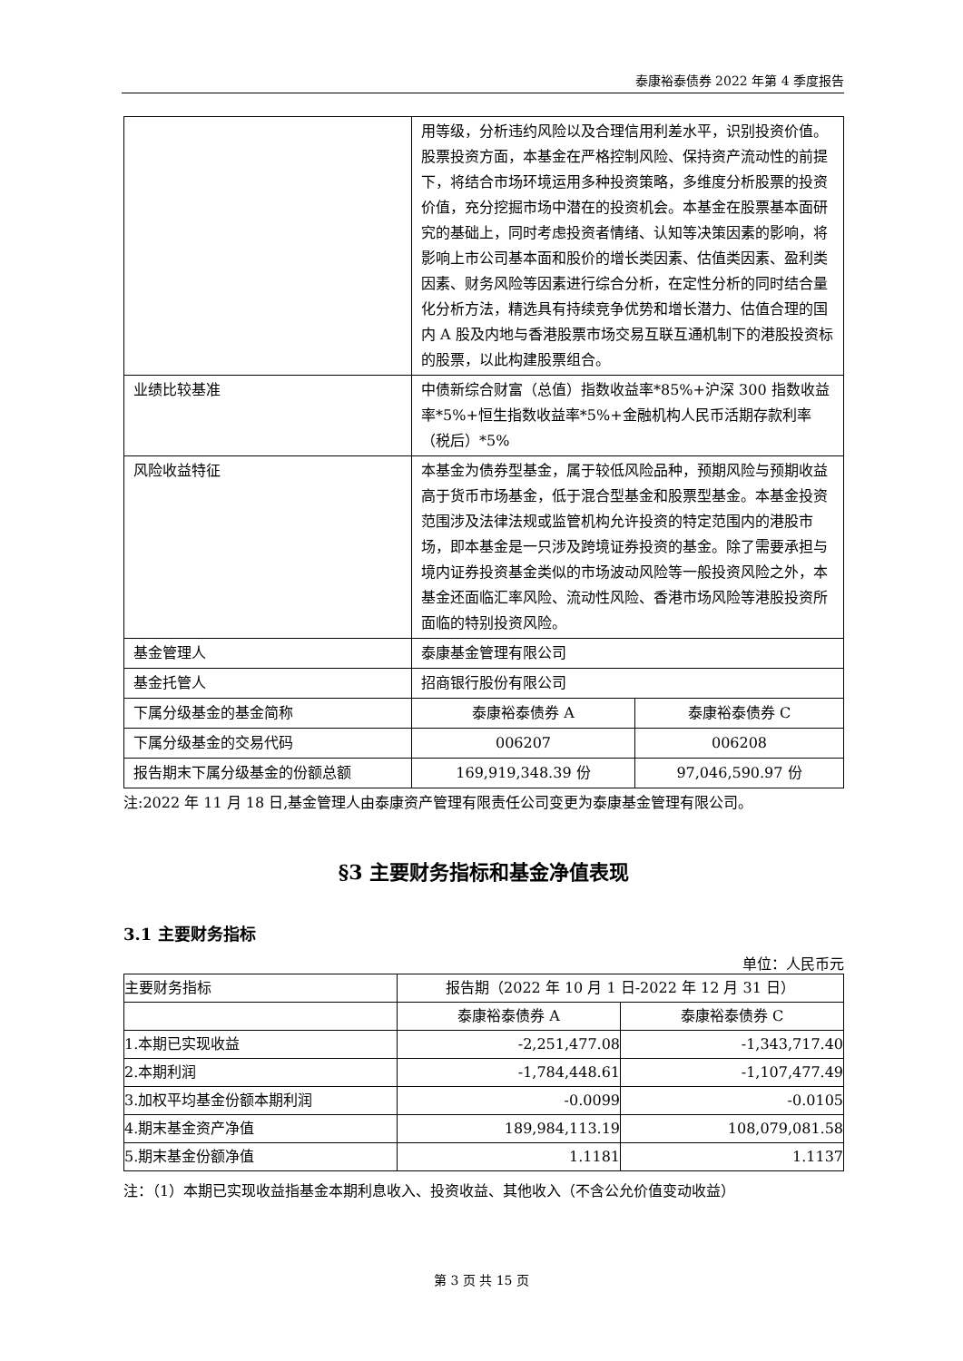泰康裕泰债券 2022 年第 4 季度报告
| | 用等级，分析违约风险以及合理信用利差水平，识别投资价值。 股票投资方面，本基金在严格控制风险、保持资产流动性的前提下，将结合市场环境运用多种投资策略，多维度分析股票的投资价值，充分挖掘市场中潜在的投资机会。本基金在股票基本面研究的基础上，同时考虑投资者情绪、认知等决策因素的影响，将影响上市公司基本面和股价的增长类因素、估值类因素、盈利类因素、财务风险等因素进行综合分析，在定性分析的同时结合量化分析方法，精选具有持续竞争优势和增长潜力、估值合理的国内 A 股及内地与香港股票市场交易互联互通机制下的港股投资标的股票，以此构建股票组合。 | |
| 业绩比较基准 | 中债新综合财富（总值）指数收益率*85%+沪深 300 指数收益率*5%+恒生指数收益率*5%+金融机构人民币活期存款利率（税后）*5% | |
| 风险收益特征 | 本基金为债券型基金，属于较低风险品种，预期风险与预期收益高于货币市场基金，低于混合型基金和股票型基金。本基金投资范围涉及法律法规或监管机构允许投资的特定范围内的港股市场，即本基金是一只涉及跨境证券投资的基金。除了需要承担与境内证券投资基金类似的市场波动风险等一般投资风险之外，本基金还面临汇率风险、流动性风险、香港市场风险等港股投资所面临的特别投资风险。 | |
| 基金管理人 | 泰康基金管理有限公司 | |
| 基金托管人 | 招商银行股份有限公司 | |
| 下属分级基金的基金简称 | 泰康裕泰债券 A | 泰康裕泰债券 C |
| 下属分级基金的交易代码 | 006207 | 006208 |
| 报告期末下属分级基金的份额总额 | 169,919,348.39 份 | 97,046,590.97 份 |
注:2022 年 11 月 18 日,基金管理人由泰康资产管理有限责任公司变更为泰康基金管理有限公司。
§3 主要财务指标和基金净值表现
3.1 主要财务指标
单位：人民币元
| 主要财务指标 | 报告期（2022 年 10 月 1 日-2022 年 12 月 31 日） | |
| | 泰康裕泰债券 A | 泰康裕泰债券 C |
| 1.本期已实现收益 | -2,251,477.08 | -1,343,717.40 |
| 2.本期利润 | -1,784,448.61 | -1,107,477.49 |
| 3.加权平均基金份额本期利润 | -0.0099 | -0.0105 |
| 4.期末基金资产净值 | 189,984,113.19 | 108,079,081.58 |
| 5.期末基金份额净值 | 1.1181 | 1.1137 |
注：（1）本期已实现收益指基金本期利息收入、投资收益、其他收入（不含公允价值变动收益）
第 3 页 共 15 页